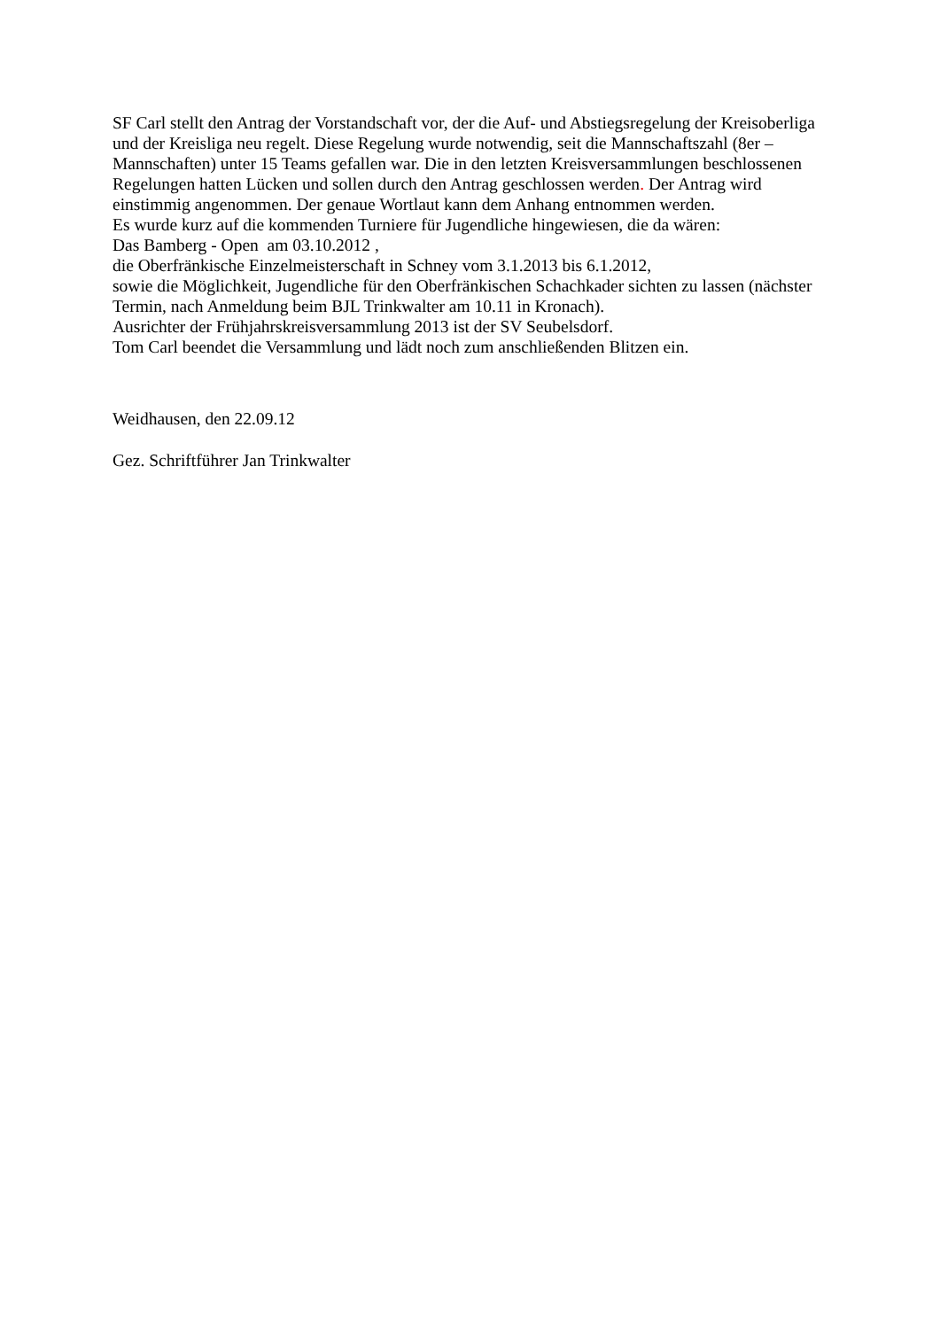SF Carl stellt den Antrag der Vorstandschaft vor, der die Auf- und Abstiegsregelung der Kreisoberliga und der Kreisliga neu regelt. Diese Regelung wurde notwendig, seit die Mannschaftszahl (8er – Mannschaften) unter 15 Teams gefallen war. Die in den letzten Kreisversammlungen beschlossenen Regelungen hatten Lücken und sollen durch den Antrag geschlossen werden. Der Antrag wird einstimmig angenommen. Der genaue Wortlaut kann dem Anhang entnommen werden.
Es wurde kurz auf die kommenden Turniere für Jugendliche hingewiesen, die da wären:
Das Bamberg - Open am 03.10.2012 ,
die Oberfränkische Einzelmeisterschaft in Schney vom 3.1.2013 bis 6.1.2012,
sowie die Möglichkeit, Jugendliche für den Oberfränkischen Schachkader sichten zu lassen (nächster Termin, nach Anmeldung beim BJL Trinkwalter am 10.11 in Kronach).
Ausrichter der Frühjahrskreisversammlung 2013 ist der SV Seubelsdorf.
Tom Carl beendet die Versammlung und lädt noch zum anschließenden Blitzen ein.
Weidhausen, den 22.09.12
Gez. Schriftführer Jan Trinkwalter